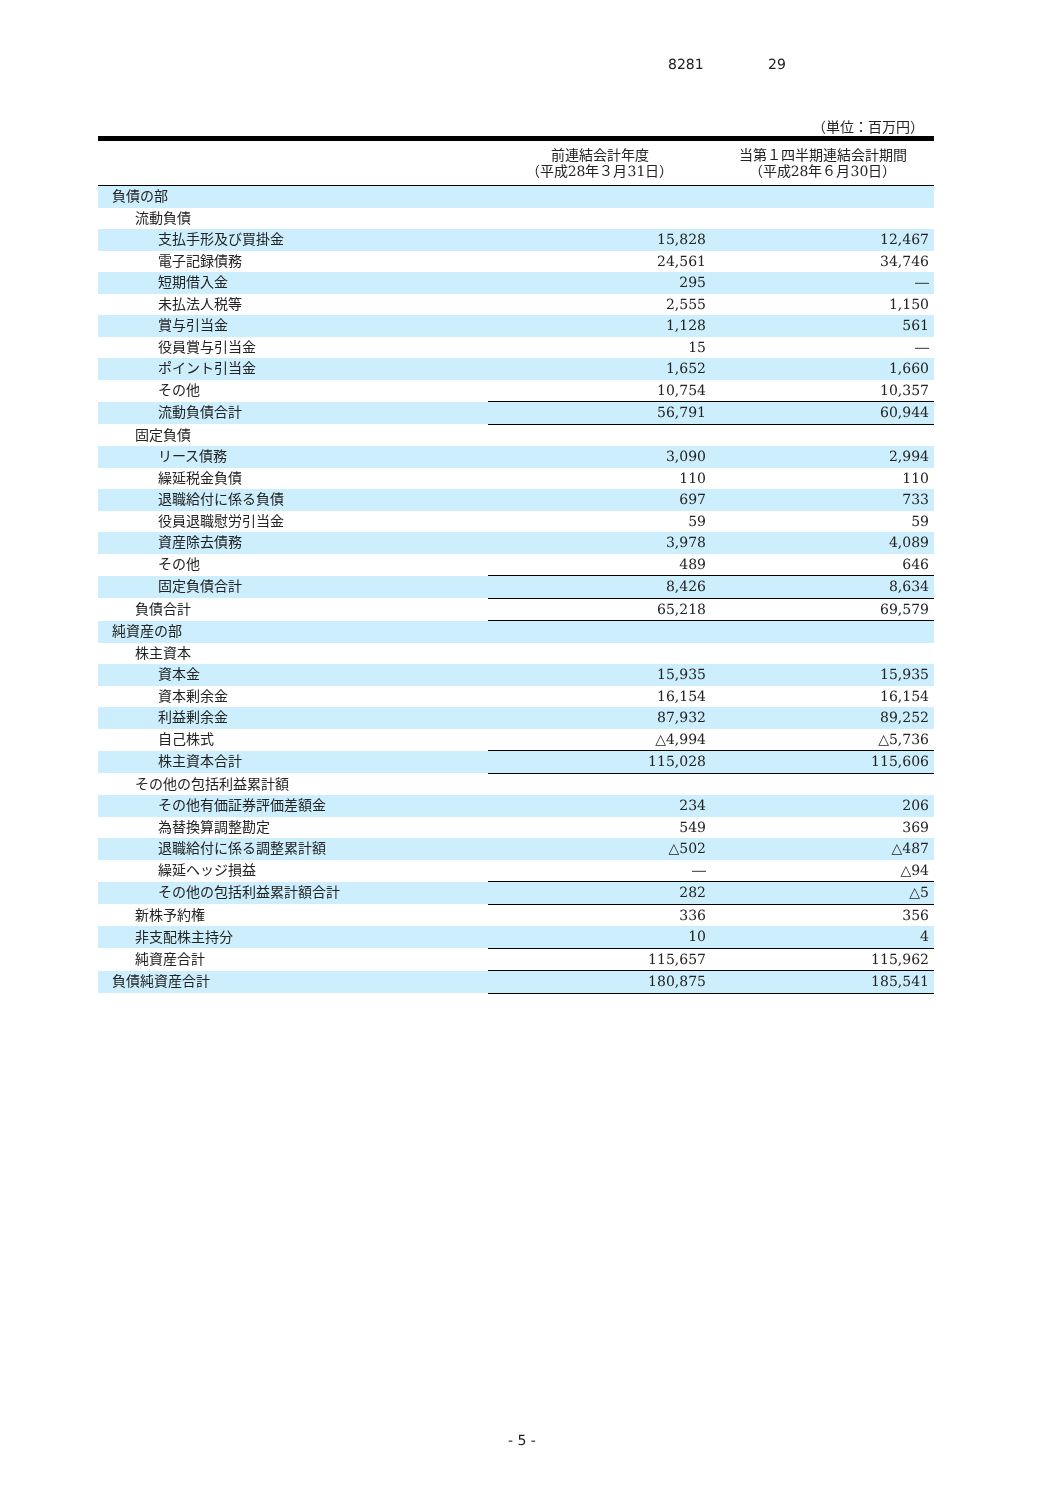8281 29
（単位：百万円）
| | 前連結会計年度 （平成28年３月31日） | 当第１四半期連結会計期間 （平成28年６月30日） |
| --- | --- | --- |
| 負債の部 | | |
| 流動負債 | | |
| 支払手形及び買掛金 | 15,828 | 12,467 |
| 電子記録債務 | 24,561 | 34,746 |
| 短期借入金 | 295 | ― |
| 未払法人税等 | 2,555 | 1,150 |
| 賞与引当金 | 1,128 | 561 |
| 役員賞与引当金 | 15 | ― |
| ポイント引当金 | 1,652 | 1,660 |
| その他 | 10,754 | 10,357 |
| 流動負債合計 | 56,791 | 60,944 |
| 固定負債 | | |
| リース債務 | 3,090 | 2,994 |
| 繰延税金負債 | 110 | 110 |
| 退職給付に係る負債 | 697 | 733 |
| 役員退職慰労引当金 | 59 | 59 |
| 資産除去債務 | 3,978 | 4,089 |
| その他 | 489 | 646 |
| 固定負債合計 | 8,426 | 8,634 |
| 負債合計 | 65,218 | 69,579 |
| 純資産の部 | | |
| 株主資本 | | |
| 資本金 | 15,935 | 15,935 |
| 資本剰余金 | 16,154 | 16,154 |
| 利益剰余金 | 87,932 | 89,252 |
| 自己株式 | △4,994 | △5,736 |
| 株主資本合計 | 115,028 | 115,606 |
| その他の包括利益累計額 | | |
| その他有価証券評価差額金 | 234 | 206 |
| 為替換算調整勘定 | 549 | 369 |
| 退職給付に係る調整累計額 | △502 | △487 |
| 繰延ヘッジ損益 | ― | △94 |
| その他の包括利益累計額合計 | 282 | △5 |
| 新株予約権 | 336 | 356 |
| 非支配株主持分 | 10 | 4 |
| 純資産合計 | 115,657 | 115,962 |
| 負債純資産合計 | 180,875 | 185,541 |
- 5 -